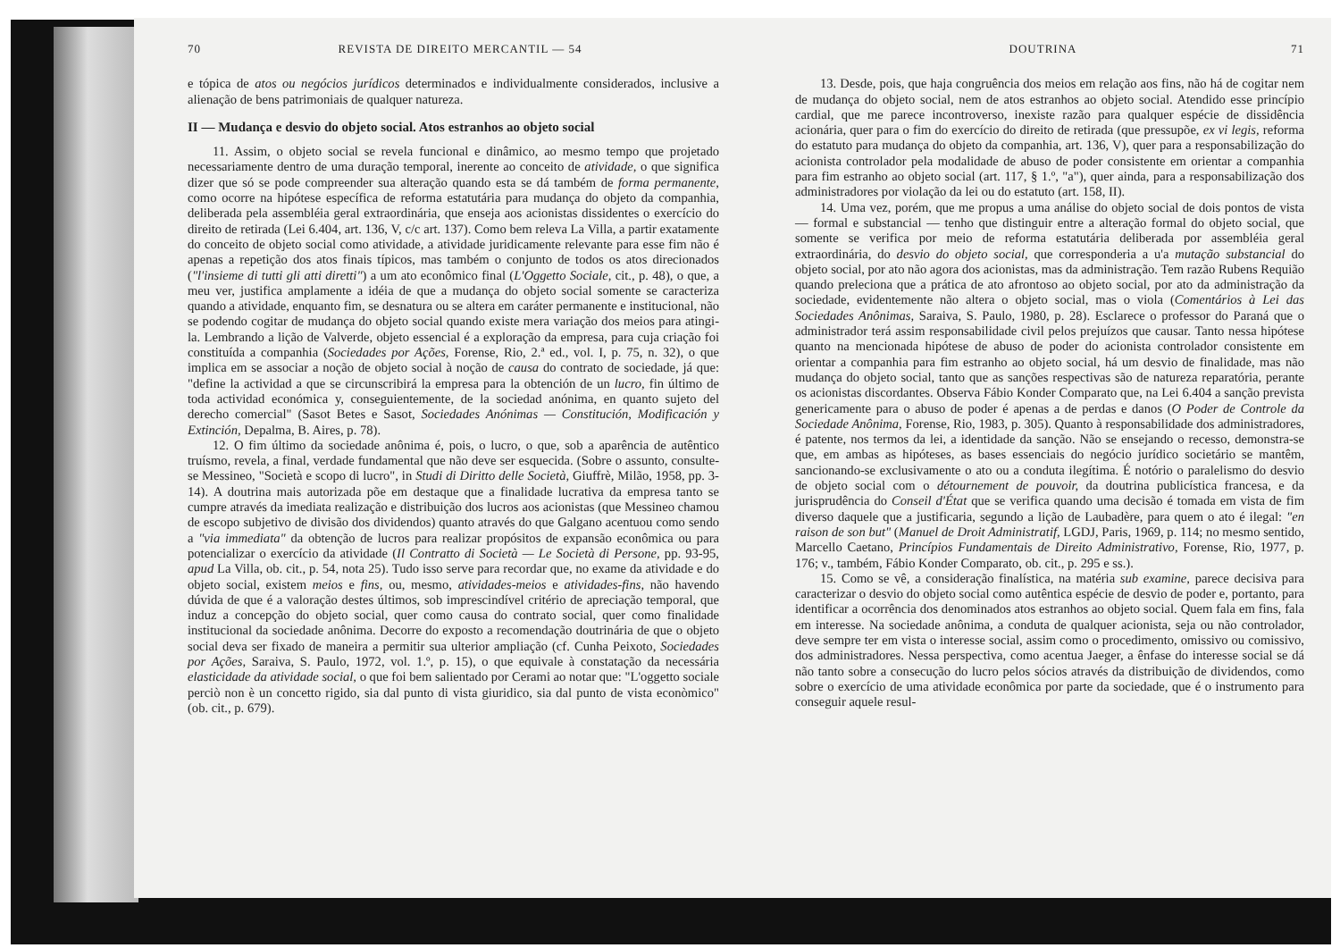70 REVISTA DE DIREITO MERCANTIL — 54
e tópica de atos ou negócios jurídicos determinados e individualmente considerados, inclusive a alienação de bens patrimoniais de qualquer natureza.
II — Mudança e desvio do objeto social. Atos estranhos ao objeto social
11. Assim, o objeto social se revela funcional e dinâmico, ao mesmo tempo que projetado necessariamente dentro de uma duração temporal, inerente ao conceito de atividade, o que significa dizer que só se pode compreender sua alteração quando esta se dá também de forma permanente, como ocorre na hipótese específica de reforma estatutária para mudança do objeto da companhia, deliberada pela assembléia geral extraordinária, que enseja aos acionistas dissidentes o exercício do direito de retirada (Lei 6.404, art. 136, V, c/c art. 137). Como bem releva La Villa, a partir exatamente do conceito de objeto social como atividade, a atividade juridicamente relevante para esse fim não é apenas a repetição dos atos finais típicos, mas também o conjunto de todos os atos direcionados ("l'insieme di tutti gli atti diretti") a um ato econômico final (L'Oggetto Sociale, cit., p. 48), o que, a meu ver, justifica amplamente a idéia de que a mudança do objeto social somente se caracteriza quando a atividade, enquanto fim, se desnatura ou se altera em caráter permanente e institucional, não se podendo cogitar de mudança do objeto social quando existe mera variação dos meios para atingi-la. Lembrando a lição de Valverde, objeto essencial é a exploração da empresa, para cuja criação foi constituída a companhia (Sociedades por Ações, Forense, Rio, 2.ª ed., vol. I, p. 75, n. 32), o que implica em se associar a noção de objeto social à noção de causa do contrato de sociedade, já que: "define la actividad a que se circunscribirá la empresa para la obtención de un lucro, fin último de toda actividad económica y, conseguientemente, de la sociedad anónima, en quanto sujeto del derecho comercial" (Sasot Betes e Sasot, Sociedades Anónimas — Constitución, Modificación y Extinción, Depalma, B. Aires, p. 78).
12. O fim último da sociedade anônima é, pois, o lucro, o que, sob a aparência de autêntico truísmo, revela, a final, verdade fundamental que não deve ser esquecida. (Sobre o assunto, consulte-se Messineo, "Società e scopo di lucro", in Studi di Diritto delle Società, Giuffrè, Milão, 1958, pp. 3-14). A doutrina mais autorizada põe em destaque que a finalidade lucrativa da empresa tanto se cumpre através da imediata realização e distribuição dos lucros aos acionistas (que Messineo chamou de escopo subjetivo de divisão dos dividendos) quanto através do que Galgano acentuou como sendo a "via immediata" da obtenção de lucros para realizar propósitos de expansão econômica ou para potencializar o exercício da atividade (Il Contratto di Società — Le Società di Persone, pp. 93-95, apud La Villa, ob. cit., p. 54, nota 25). Tudo isso serve para recordar que, no exame da atividade e do objeto social, existem meios e fins, ou, mesmo, atividades-meios e atividades-fins, não havendo dúvida de que é a valoração destes últimos, sob imprescindível critério de apreciação temporal, que induz a concepção do objeto social, quer como causa do contrato social, quer como finalidade institucional da sociedade anônima. Decorre do exposto a recomendação doutrinária de que o objeto social deva ser fixado de maneira a permitir sua ulterior ampliação (cf. Cunha Peixoto, Sociedades por Ações, Saraiva, S. Paulo, 1972, vol. 1.º, p. 15), o que equivale à constatação da necessária elasticidade da atividade social, o que foi bem salientado por Cerami ao notar que: "L'oggetto sociale perciò non è un concetto rigido, sia dal punto di vista giuridico, sia dal punto de vista econòmico" (ob. cit., p. 679).
DOUTRINA 71
13. Desde, pois, que haja congruência dos meios em relação aos fins, não há de cogitar nem de mudança do objeto social, nem de atos estranhos ao objeto social. Atendido esse princípio cardial, que me parece incontroverso, inexiste razão para qualquer espécie de dissidência acionária, quer para o fim do exercício do direito de retirada (que pressupõe, ex vi legis, reforma do estatuto para mudança do objeto da companhia, art. 136, V), quer para a responsabilização do acionista controlador pela modalidade de abuso de poder consistente em orientar a companhia para fim estranho ao objeto social (art. 117, § 1.º, "a"), quer ainda, para a responsabilização dos administradores por violação da lei ou do estatuto (art. 158, II).
14. Uma vez, porém, que me propus a uma análise do objeto social de dois pontos de vista — formal e substancial — tenho que distinguir entre a alteração formal do objeto social, que somente se verifica por meio de reforma estatutária deliberada por assembléia geral extraordinária, do desvio do objeto social, que corresponderia a u'a mutação substancial do objeto social, por ato não agora dos acionistas, mas da administração. Tem razão Rubens Requião quando preleciona que a prática de ato afrontoso ao objeto social, por ato da administração da sociedade, evidentemente não altera o objeto social, mas o viola (Comentários à Lei das Sociedades Anônimas, Saraiva, S. Paulo, 1980, p. 28). Esclarece o professor do Paraná que o administrador terá assim responsabilidade civil pelos prejuízos que causar. Tanto nessa hipótese quanto na mencionada hipótese de abuso de poder do acionista controlador consistente em orientar a companhia para fim estranho ao objeto social, há um desvio de finalidade, mas não mudança do objeto social, tanto que as sanções respectivas são de natureza reparatória, perante os acionistas discordantes. Observa Fábio Konder Comparato que, na Lei 6.404 a sanção prevista genericamente para o abuso de poder é apenas a de perdas e danos (O Poder de Controle da Sociedade Anônima, Forense, Rio, 1983, p. 305). Quanto à responsabilidade dos administradores, é patente, nos termos da lei, a identidade da sanção. Não se ensejando o recesso, demonstra-se que, em ambas as hipóteses, as bases essenciais do negócio jurídico societário se mantêm, sancionando-se exclusivamente o ato ou a conduta ilegítima. É notório o paralelismo do desvio de objeto social com o détournement de pouvoir, da doutrina publicística francesa, e da jurisprudência do Conseil d'État que se verifica quando uma decisão é tomada em vista de fim diverso daquele que a justificaria, segundo a lição de Laubadère, para quem o ato é ilegal: "en raison de son but" (Manuel de Droit Administratif, LGDJ, Paris, 1969, p. 114; no mesmo sentido, Marcello Caetano, Princípios Fundamentais de Direito Administrativo, Forense, Rio, 1977, p. 176; v., também, Fábio Konder Comparato, ob. cit., p. 295 e ss.).
15. Como se vê, a consideração finalística, na matéria sub examine, parece decisiva para caracterizar o desvio do objeto social como autêntica espécie de desvio de poder e, portanto, para identificar a ocorrência dos denominados atos estranhos ao objeto social. Quem fala em fins, fala em interesse. Na sociedade anônima, a conduta de qualquer acionista, seja ou não controlador, deve sempre ter em vista o interesse social, assim como o procedimento, omissivo ou comissivo, dos administradores. Nessa perspectiva, como acentua Jaeger, a ênfase do interesse social se dá não tanto sobre a consecução do lucro pelos sócios através da distribuição de dividendos, como sobre o exercício de uma atividade econômica por parte da sociedade, que é o instrumento para conseguir aquele resul-